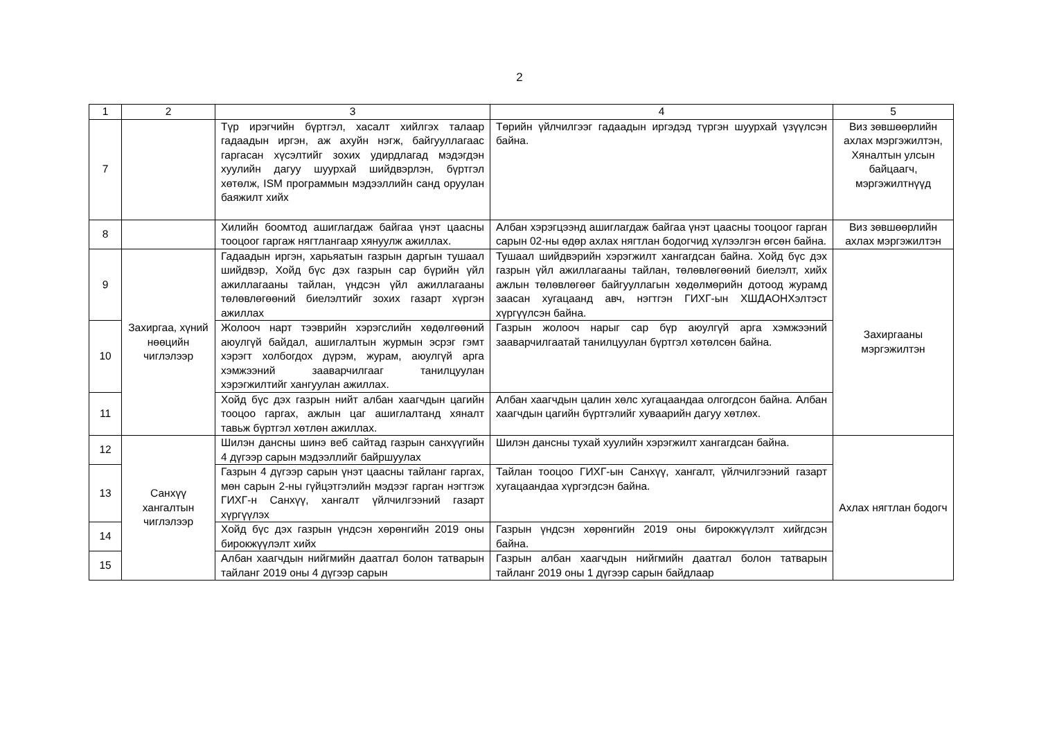2
| 1 | 2 | 3 | 4 | 5 |
| --- | --- | --- | --- | --- |
| 7 | | Түр ирэгчийн бүртгэл, хасалт хийлгэх талаар гадаадын иргэн, аж ахуйн нэгж, байгууллагаас гаргасан хүсэлтийг зохих удирдлагад мэдэгдэн хуулийн дагуу шуурхай шийдвэрлэн, бүртгэл хөтөлж, ISM программын мэдээллийн санд оруулан баяжилт хийх | Төрийн үйлчилгээг гадаадын иргэдэд түргэн шуурхай үзүүлсэн байна. | Виз зөвшөөрлийн ахлах мэргэжилтэн, Хяналтын улсын байцаагч, мэргэжилтнүүд |
| 8 | | Хилийн боомтод ашиглагдаж байгаа үнэт цаасны тооцоог гаргаж нягтлангаар хянуулж ажиллах. | Албан хэрэгцээнд ашиглагдаж байгаа үнэт цаасны тооцоог гарган сарын 02-ны өдөр ахлах нягтлан бодогчид хүлээлгэн өгсөн байна. | Виз зөвшөөрлийн ахлах мэргэжилтэн |
| 9 | Захиргаа, хүний нөөцийн чиглэлээр | Гадаадын иргэн, харьяатын газрын даргын тушаал шийдвэр, Хойд бүс дэх газрын сар бүрийн үйл ажиллагааны тайлан, үндсэн үйл ажиллагааны төлөвлөгөөний биелэлтийг зохих газарт хүргэн ажиллах | Тушаал шийдвэрийн хэрэгжилт хангагдсан байна. Хойд бүс дэх газрын үйл ажиллагааны тайлан, төлөвлөгөөний биелэлт, хийх ажлын төлөвлөгөөг байгууллагын хөдөлмөрийн дотоод журамд заасан хугацаанд авч, нэгтгэн ГИХГ-ын ХШДАОНХэлтэст хүргүүлсэн байна. | Захиргааны мэргэжилтэн |
| 10 | | Жолооч нарт тээврийн хэрэгслийн хөдөлгөөний аюулгүй байдал, ашиглалтын журмын эсрэг гэмт хэрэгт холбогдох дүрэм, журам, аюулгүй арга хэмжээний зааварчилгааг танилцуулан хэрэгжилтийг хангуулан ажиллах. | Газрын жолооч нарыг сар бүр аюулгүй арга хэмжээний зааварчилгаатай танилцуулан бүртгэл хөтөлсөн байна. | |
| 11 | | Хойд бүс дэх газрын нийт албан хаагчдын цагийн тооцоо гаргах, ажлын цаг ашиглалтанд хяналт тавьж бүртгэл хөтлөн ажиллах. | Албан хаагчдын цалин хөлс хугацаандаа олгогдсон байна. Албан хаагчдын цагийн бүртгэлийг хуваарийн дагуу хөтлөх. | |
| 12 | Санхүү хангалтын чиглэлээр | Шилэн дансны шинэ веб сайтад газрын санхүүгийн 4 дүгээр сарын мэдээллийг байршуулах | Шилэн дансны тухай хуулийн хэрэгжилт хангагдсан байна. | Ахлах нягтлан бодогч |
| 13 | | Газрын 4 дүгээр сарын үнэт цаасны тайланг гаргах, мөн сарын 2-ны гүйцэтгэлийн мэдээг гарган нэгтгэж ГИХГ-н Санхүү, хангалт үйлчилгээний газарт хүргүүлэх | Тайлан тооцоо ГИХГ-ын Санхүү, хангалт, үйлчилгээний газарт хугацаандаа хүргэгдсэн байна. | |
| 14 | | Хойд бүс дэх газрын үндсэн хөрөнгийн 2019 оны бирокжүүлэлт хийх | Газрын үндсэн хөрөнгийн 2019 оны бирокжүүлэлт хийгдсэн байна. | |
| 15 | | Албан хаагчдын нийгмийн даатгал болон татварын тайланг 2019 оны 4 дүгээр сарын | Газрын албан хаагчдын нийгмийн даатгал болон татварын тайланг 2019 оны 1 дүгээр сарын байдлаар | |